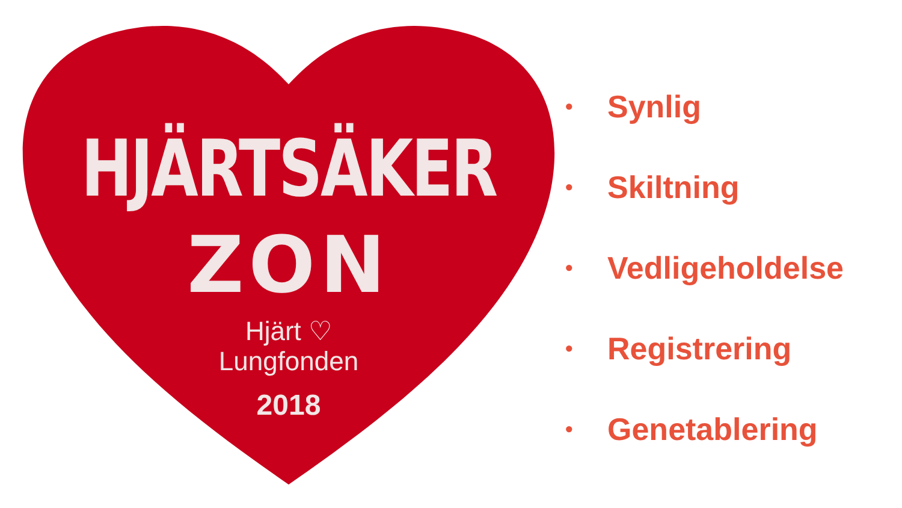HJÄRTSÄKER
ZON
Hjärt ♡
Lungfonden
2018
• Synlig
• Skiltning
• Vedligeholdelse
• Registrering
• Genetablering